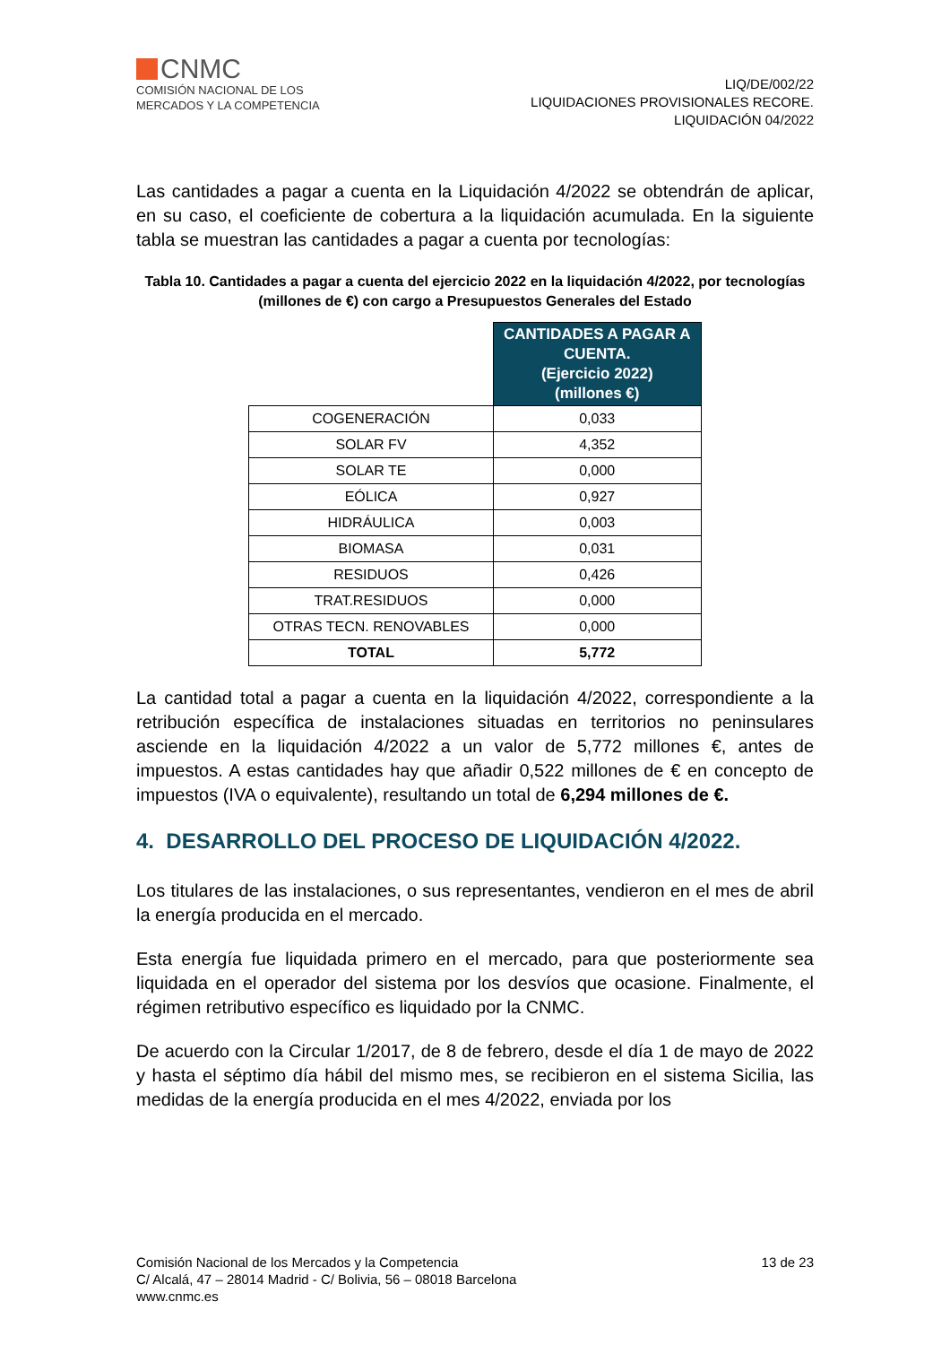CNMC
COMISIÓN NACIONAL DE LOS
MERCADOS Y LA COMPETENCIA
LIQ/DE/002/22
LIQUIDACIONES PROVISIONALES RECORE.
LIQUIDACIÓN 04/2022
Las cantidades a pagar a cuenta en la Liquidación 4/2022 se obtendrán de aplicar, en su caso, el coeficiente de cobertura a la liquidación acumulada. En la siguiente tabla se muestran las cantidades a pagar a cuenta por tecnologías:
Tabla 10. Cantidades a pagar a cuenta del ejercicio 2022 en la liquidación 4/2022, por tecnologías (millones de €) con cargo a Presupuestos Generales del Estado
| | CANTIDADES A PAGAR A CUENTA. (Ejercicio 2022) (millones €) |
| COGENERACIÓN | 0,033 |
| SOLAR FV | 4,352 |
| SOLAR TE | 0,000 |
| EÓLICA | 0,927 |
| HIDRÁULICA | 0,003 |
| BIOMASA | 0,031 |
| RESIDUOS | 0,426 |
| TRAT.RESIDUOS | 0,000 |
| OTRAS TECN. RENOVABLES | 0,000 |
| TOTAL | 5,772 |
La cantidad total a pagar a cuenta en la liquidación 4/2022, correspondiente a la retribución específica de instalaciones situadas en territorios no peninsulares asciende en la liquidación 4/2022 a un valor de 5,772 millones €, antes de impuestos. A estas cantidades hay que añadir 0,522 millones de € en concepto de impuestos (IVA o equivalente), resultando un total de 6,294 millones de €.
4. DESARROLLO DEL PROCESO DE LIQUIDACIÓN 4/2022.
Los titulares de las instalaciones, o sus representantes, vendieron en el mes de abril la energía producida en el mercado.
Esta energía fue liquidada primero en el mercado, para que posteriormente sea liquidada en el operador del sistema por los desvíos que ocasione. Finalmente, el régimen retributivo específico es liquidado por la CNMC.
De acuerdo con la Circular 1/2017, de 8 de febrero, desde el día 1 de mayo de 2022 y hasta el séptimo día hábil del mismo mes, se recibieron en el sistema Sicilia, las medidas de la energía producida en el mes 4/2022, enviada por los
Comisión Nacional de los Mercados y la Competencia
C/ Alcalá, 47 – 28014 Madrid - C/ Bolivia, 56 – 08018 Barcelona
www.cnmc.es
13 de 23